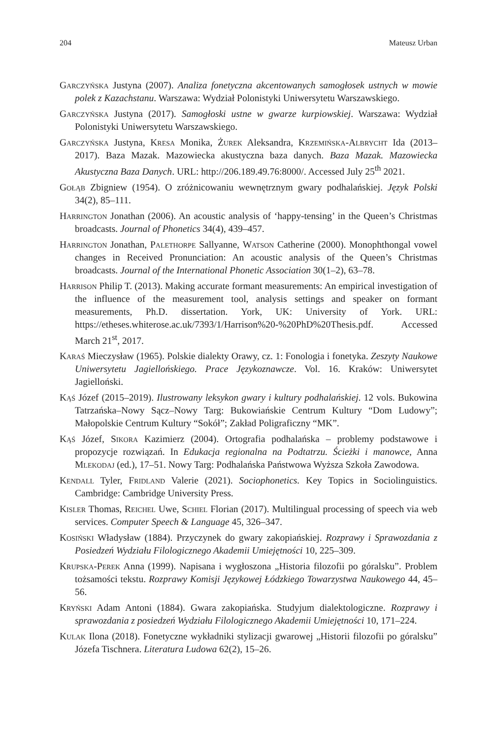204 Mateusz Urban
Garczyńska Justyna (2007). Analiza fonetyczna akcentowanych samogłosek ustnych w mowie polek z Kazachstanu. Warszawa: Wydział Polonistyki Uniwersytetu Warszawskiego.
Garczyńska Justyna (2017). Samogłoski ustne w gwarze kurpiowskiej. Warszawa: Wydział Polonistyki Uniwersytetu Warszawskiego.
Garczyńska Justyna, Kresa Monika, Żurek Aleksandra, Krzemińska-Albrycht Ida (2013–2017). Baza Mazak. Mazowiecka akustyczna baza danych. Baza Mazak. Mazowiecka Akustyczna Baza Danych. URL: http://206.189.49.76:8000/. Accessed July 25<sup>th</sup> 2021.
Gołąb Zbigniew (1954). O zróżnicowaniu wewnętrznym gwary podhalańskiej. Język Polski 34(2), 85–111.
Harrington Jonathan (2006). An acoustic analysis of ‘happy-tensing’ in the Queen’s Christmas broadcasts. Journal of Phonetics 34(4), 439–457.
Harrington Jonathan, Palethorpe Sallyanne, Watson Catherine (2000). Monophthongal vowel changes in Received Pronunciation: An acoustic analysis of the Queen’s Christmas broadcasts. Journal of the International Phonetic Association 30(1–2), 63–78.
Harrison Philip T. (2013). Making accurate formant measurements: An empirical investigation of the influence of the measurement tool, analysis settings and speaker on formant measurements, Ph.D. dissertation. York, UK: University of York. URL: https://etheses.whiterose.ac.uk/7393/1/Harrison%20-%20PhD%20Thesis.pdf. Accessed March 21<sup>st</sup>, 2017.
Karaś Mieczysław (1965). Polskie dialekty Orawy, cz. 1: Fonologia i fonetyka. Zeszyty Naukowe Uniwersytetu Jagiellońskiego. Prace Językoznawcze. Vol. 16. Kraków: Uniwersytet Jagielloński.
Kąś Józef (2015–2019). Ilustrowany leksykon gwary i kultury podhalańskiej. 12 vols. Bukowina Tatrzańska–Nowy Sącz–Nowy Targ: Bukowiańskie Centrum Kultury “Dom Ludowy”; Małopolskie Centrum Kultury “Sokół”; Zakład Poligraficzny “MK”.
Kąś Józef, Sikora Kazimierz (2004). Ortografia podhalańska – problemy podstawowe i propozycje rozwiązań. In Edukacja regionalna na Podtatrzu. Ścieżki i manowce, Anna Mlekodaj (ed.), 17–51. Nowy Targ: Podhalańska Państwowa Wyższa Szkoła Zawodowa.
Kendall Tyler, Fridland Valerie (2021). Sociophonetics. Key Topics in Sociolinguistics. Cambridge: Cambridge University Press.
Kisler Thomas, Reichel Uwe, Schiel Florian (2017). Multilingual processing of speech via web services. Computer Speech & Language 45, 326–347.
Kosiński Władysław (1884). Przyczynek do gwary zakopiańskiej. Rozprawy i Sprawozdania z Posiedzeń Wydziału Filologicznego Akademii Umiejętności 10, 225–309.
Krupska-Perek Anna (1999). Napisana i wygłoszona „Historia filozofii po góralsku”. Problem tożsamości tekstu. Rozprawy Komisji Językowej Łódzkiego Towarzystwa Naukowego 44, 45–56.
Kryński Adam Antoni (1884). Gwara zakopiańska. Studyjum dialektologiczne. Rozprawy i sprawozdania z posiedzeń Wydziału Filologicznego Akademii Umiejętności 10, 171–224.
Kulak Ilona (2018). Fonetyczne wykładniki stylizacji gwarowej „Historii filozofii po góralsku” Józefa Tischnera. Literatura Ludowa 62(2), 15–26.